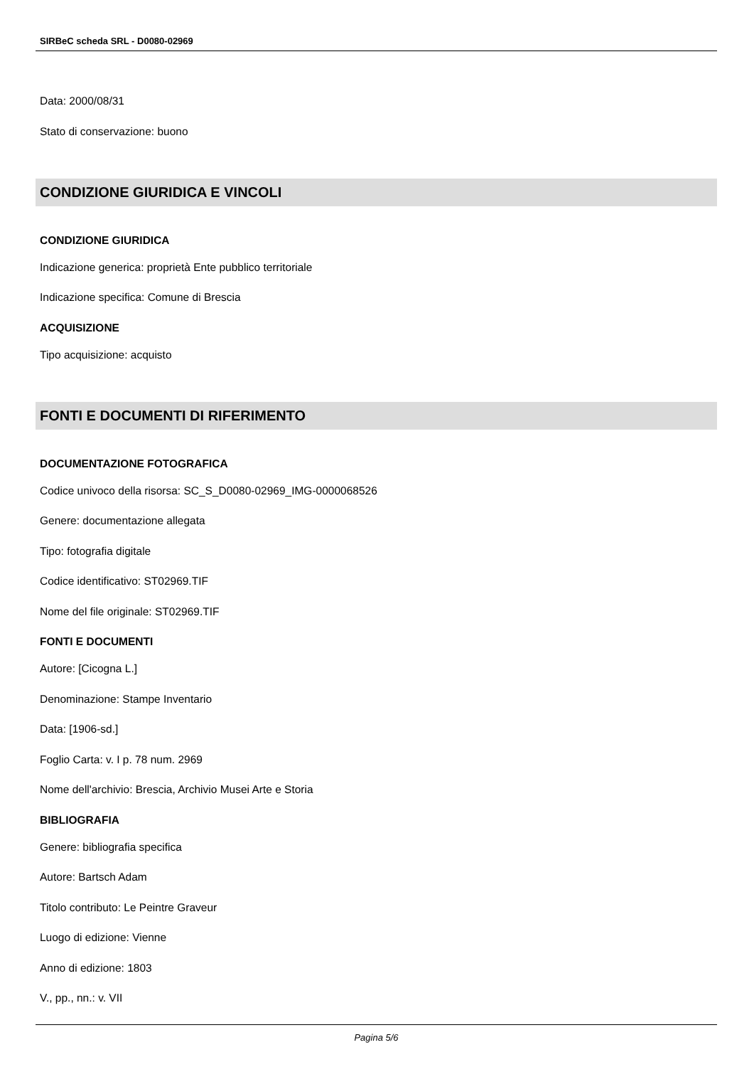SIRBeC scheda SRL - D0080-02969
Data: 2000/08/31
Stato di conservazione: buono
CONDIZIONE GIURIDICA E VINCOLI
CONDIZIONE GIURIDICA
Indicazione generica: proprietà Ente pubblico territoriale
Indicazione specifica: Comune di Brescia
ACQUISIZIONE
Tipo acquisizione: acquisto
FONTI E DOCUMENTI DI RIFERIMENTO
DOCUMENTAZIONE FOTOGRAFICA
Codice univoco della risorsa: SC_S_D0080-02969_IMG-0000068526
Genere: documentazione allegata
Tipo: fotografia digitale
Codice identificativo: ST02969.TIF
Nome del file originale: ST02969.TIF
FONTI E DOCUMENTI
Autore: [Cicogna L.]
Denominazione: Stampe Inventario
Data: [1906-sd.]
Foglio Carta: v. I p. 78 num. 2969
Nome dell'archivio: Brescia, Archivio Musei Arte e Storia
BIBLIOGRAFIA
Genere: bibliografia specifica
Autore: Bartsch Adam
Titolo contributo: Le Peintre Graveur
Luogo di edizione: Vienne
Anno di edizione: 1803
V., pp., nn.: v. VII
Pagina 5/6